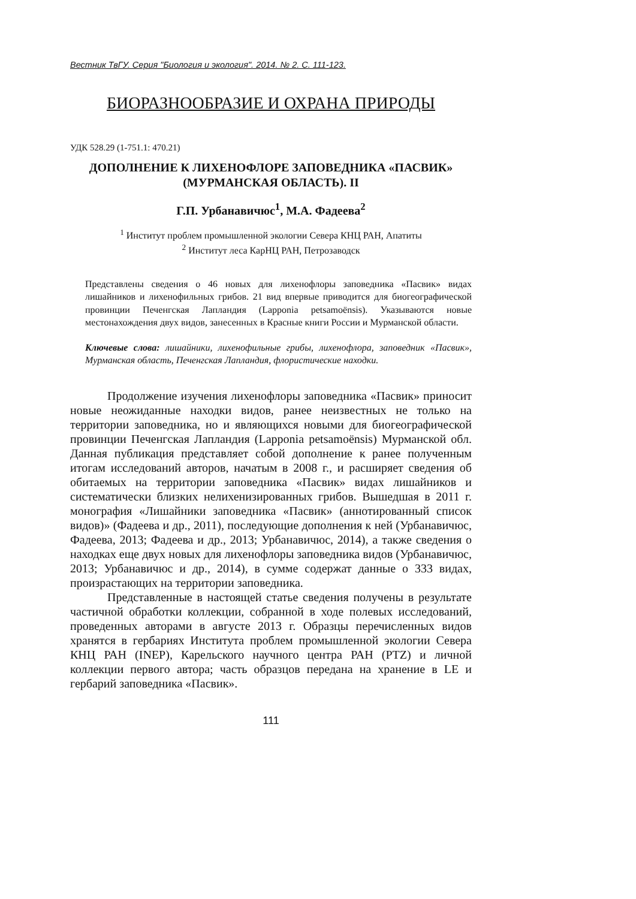Вестник ТвГУ. Серия "Биология и экология". 2014. № 2. С. 111-123.
БИОРАЗНООБРАЗИЕ И ОХРАНА ПРИРОДЫ
УДК 528.29 (1-751.1: 470.21)
ДОПОЛНЕНИЕ К ЛИХЕНОФЛОРЕ ЗАПОВЕДНИКА «ПАСВИК»
(МУРМАНСКАЯ ОБЛАСТЬ). II
Г.П. Урбанавичюс<sup>1</sup>, М.А. Фадеева<sup>2</sup>
<sup>1</sup> Институт проблем промышленной экологии Севера КНЦ РАН, Апатиты
<sup>2</sup> Институт леса КарНЦ РАН, Петрозаводск
Представлены сведения о 46 новых для лихенофлоры заповедника «Пасвик» видах лишайников и лихенофильных грибов. 21 вид впервые приводится для биогеографической провинции Печенгская Лапландия (Lapponia petsamoёnsis). Указываются новые местонахождения двух видов, занесенных в Красные книги России и Мурманской области.
Ключевые слова: лишайники, лихенофильные грибы, лихенофлора, заповедник «Пасвик», Мурманская область, Печенгская Лапландия, флористические находки.
Продолжение изучения лихенофлоры заповедника «Пасвик» приносит новые неожиданные находки видов, ранее неизвестных не только на территории заповедника, но и являющихся новыми для биогеографической провинции Печенгская Лапландия (Lapponia petsamoёnsis) Мурманской обл. Данная публикация представляет собой дополнение к ранее полученным итогам исследований авторов, начатым в 2008 г., и расширяет сведения об обитаемых на территории заповедника «Пасвик» видах лишайников и систематически близких нелихенизированных грибов. Вышедшая в 2011 г. монография «Лишайники заповедника «Пасвик» (аннотированный список видов)» (Фадеева и др., 2011), последующие дополнения к ней (Урбанавичюс, Фадеева, 2013; Фадеева и др., 2013; Урбанавичюс, 2014), а также сведения о находках еще двух новых для лихенофлоры заповедника видов (Урбанавичюс, 2013; Урбанавичюс и др., 2014), в сумме содержат данные о 333 видах, произрастающих на территории заповедника.
Представленные в настоящей статье сведения получены в результате частичной обработки коллекции, собранной в ходе полевых исследований, проведенных авторами в августе 2013 г. Образцы перечисленных видов хранятся в гербариях Института проблем промышленной экологии Севера КНЦ РАН (INEP), Карельского научного центра РАН (PTZ) и личной коллекции первого автора; часть образцов передана на хранение в LE и гербарий заповедника «Пасвик».
111